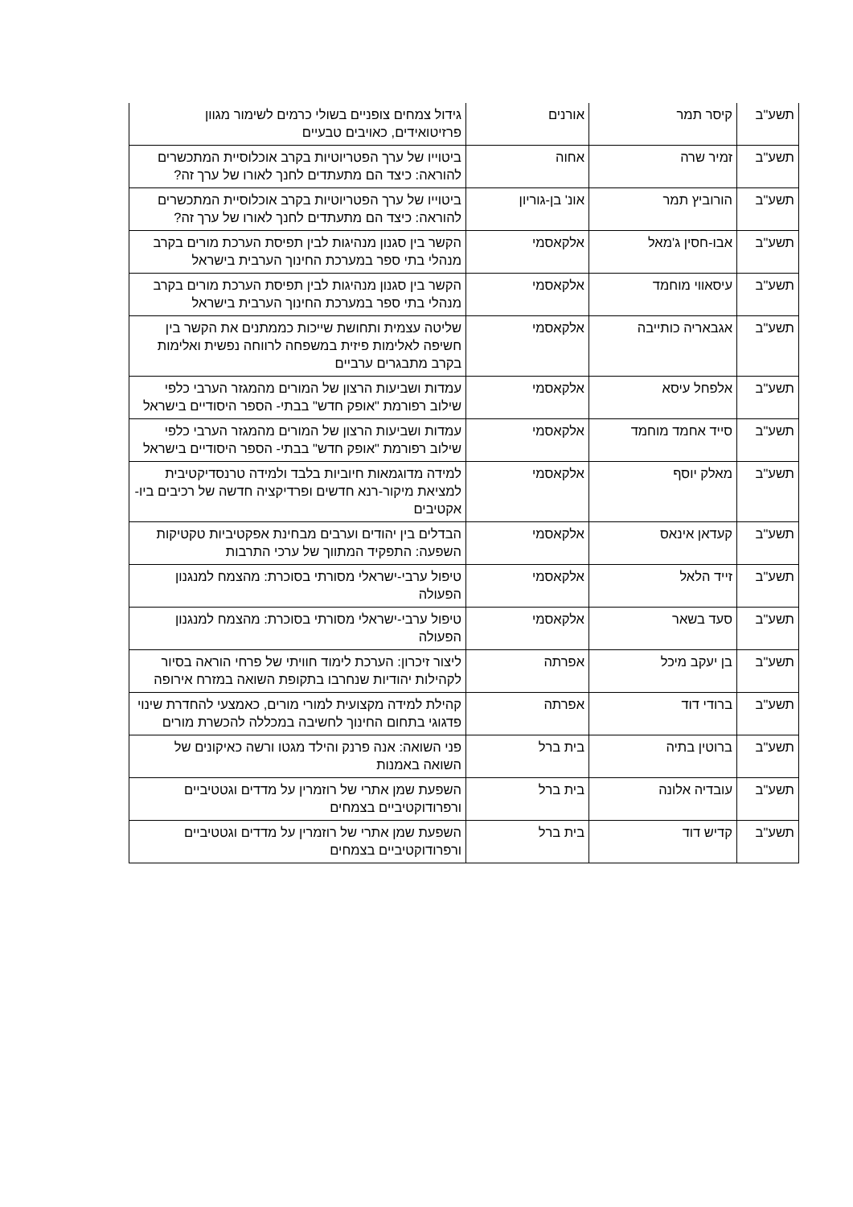| תשע"ב | קיסר תמר | אורנים | גידול צמחים צופניים בשולי כרמים לשימור מגוון פרזיטואידים, כאויבים טבעיים |
| תשע"ב | זמיר שרה | אחוה | ביטוייו של ערך הפטריוטיות בקרב אוכלוסיית המתכשרים להוראה: כיצד הם מתעתדים לחנך לאורו של ערך זה? |
| תשע"ב | הורוביץ תמר | אונ' בן-גוריון | ביטוייו של ערך הפטריוטיות בקרב אוכלוסיית המתכשרים להוראה: כיצד הם מתעתדים לחנך לאורו של ערך זה? |
| תשע"ב | אבו-חסין ג'מאל | אלקאסמי | הקשר בין סגנון מנהיגות לבין תפיסת הערכת מורים בקרב מנהלי בתי ספר במערכת החינוך הערבית בישראל |
| תשע"ב | עיסאווי מוחמד | אלקאסמי | הקשר בין סגנון מנהיגות לבין תפיסת הערכת מורים בקרב מנהלי בתי ספר במערכת החינוך הערבית בישראל |
| תשע"ב | אגבאריה כותייבה | אלקאסמי | שליטה עצמית ותחושת שייכות כממתנים את הקשר בין חשיפה לאלימות פיזית במשפחה לרווחה נפשית ואלימות בקרב מתבגרים ערביים |
| תשע"ב | אלפחל עיסא | אלקאסמי | עמדות ושביעות הרצון של המורים מהמגזר הערבי כלפי שילוב רפורמת "אופק חדש" בבתי- הספר היסודיים בישראל |
| תשע"ב | סייד אחמד מוחמד | אלקאסמי | עמדות ושביעות הרצון של המורים מהמגזר הערבי כלפי שילוב רפורמת "אופק חדש" בבתי- הספר היסודיים בישראל |
| תשע"ב | מאלק יוסף | אלקאסמי | למידה מדוגמאות חיוביות בלבד ולמידה טרנסדיקטיבית למציאת מיקור-רנא חדשים ופרדיקציה חדשה של רכיבים ביו- אקטיבים |
| תשע"ב | קעדאן אינאס | אלקאסמי | הבדלים בין יהודים וערבים מבחינת אפקטיביות טקטיקות השפעה: התפקיד המתווך של ערכי התרבות |
| תשע"ב | זייד הלאל | אלקאסמי | טיפול ערבי-ישראלי מסורתי בסוכרת: מהצמח למנגנון הפעולה |
| תשע"ב | סעד בשאר | אלקאסמי | טיפול ערבי-ישראלי מסורתי בסוכרת: מהצמח למנגנון הפעולה |
| תשע"ב | בן יעקב מיכל | אפרתה | ליצור זיכרון: הערכת לימוד חוויתי של פרחי הוראה בסיור לקהילות יהודיות שנחרבו בתקופת השואה במזרח אירופה |
| תשע"ב | ברודי דוד | אפרתה | קהילת למידה מקצועית למורי מורים, כאמצעי להחדרת שינוי פדגוגי בתחום החינוך לחשיבה במכללה להכשרת מורים |
| תשע"ב | ברוטין בתיה | בית ברל | פני השואה: אנה פרנק והילד מגטו ורשה כאיקונים של השואה באמנות |
| תשע"ב | עובדיה אלונה | בית ברל | השפעת שמן אתרי של רוזמרין על מדדים וגטטיביים ורפרודוקטיביים בצמחים |
| תשע"ב | קדיש דוד | בית ברל | השפעת שמן אתרי של רוזמרין על מדדים וגטטיביים ורפרודוקטיביים בצמחים |